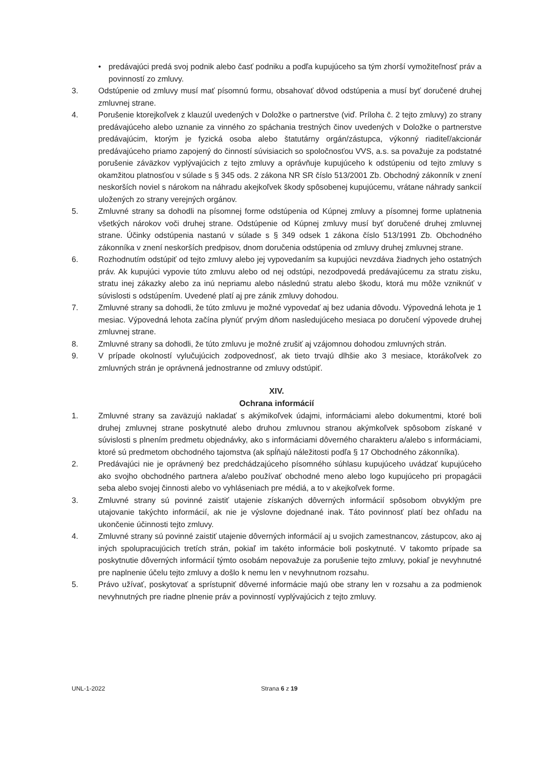• predávajúci predá svoj podnik alebo časť podniku a podľa kupujúceho sa tým zhorší vymožiteľnosť práv a povinností zo zmluvy.
3. Odstúpenie od zmluvy musí mať písomnú formu, obsahovať dôvod odstúpenia a musí byť doručené druhej zmluvnej strane.
4. Porušenie ktorejkoľvek z klauzúl uvedených v Doložke o partnerstve (viď. Príloha č. 2 tejto zmluvy) zo strany predávajúceho alebo uznanie za vinného zo spáchania trestných činov uvedených v Doložke o partnerstve predávajúcim, ktorým je fyzická osoba alebo štatutárny orgán/zástupca, výkonný riaditeľ/akcionár predávajúceho priamo zapojený do činností súvisiacich so spoločnosťou VVS, a.s. sa považuje za podstatné porušenie záväzkov vyplývajúcich z tejto zmluvy a oprávňuje kupujúceho k odstúpeniu od tejto zmluvy s okamžitou platnosťou v súlade s § 345 ods. 2 zákona NR SR číslo 513/2001 Zb. Obchodný zákonník v znení neskorších noviel s nárokom na náhradu akejkoľvek škody spôsobenej kupujúcemu, vrátane náhrady sankcií uložených zo strany verejných orgánov.
5. Zmluvné strany sa dohodli na písomnej forme odstúpenia od Kúpnej zmluvy a písomnej forme uplatnenia všetkých nárokov voči druhej strane. Odstúpenie od Kúpnej zmluvy musí byť doručené druhej zmluvnej strane. Účinky odstúpenia nastanú v súlade s § 349 odsek 1 zákona číslo 513/1991 Zb. Obchodného zákonníka v znení neskorších predpisov, dnom doručenia odstúpenia od zmluvy druhej zmluvnej strane.
6. Rozhodnutím odstúpiť od tejto zmluvy alebo jej vypovedaním sa kupujúci nevzdáva žiadnych jeho ostatných práv. Ak kupujúci vypovie túto zmluvu alebo od nej odstúpi, nezodpovedá predávajúcemu za stratu zisku, stratu inej zákazky alebo za inú nepriamu alebo následnú stratu alebo škodu, ktorá mu môže vzniknúť v súvislosti s odstúpením. Uvedené platí aj pre zánik zmluvy dohodou.
7. Zmluvné strany sa dohodli, že túto zmluvu je možné vypovedať aj bez udania dôvodu. Výpovedná lehota je 1 mesiac. Výpovedná lehota začína plynúť prvým dňom nasledujúceho mesiaca po doručení výpovede druhej zmluvnej strane.
8. Zmluvné strany sa dohodli, že túto zmluvu je možné zrušiť aj vzájomnou dohodou zmluvných strán.
9. V prípade okolností vylučujúcich zodpovednosť, ak tieto trvajú dlhšie ako 3 mesiace, ktorákoľvek zo zmluvných strán je oprávnená jednostranne od zmluvy odstúpiť.
XIV.
Ochrana informácií
1. Zmluvné strany sa zaväzujú nakladať s akýmikoľvek údajmi, informáciami alebo dokumentmi, ktoré boli druhej zmluvnej strane poskytnuté alebo druhou zmluvnou stranou akýmkoľvek spôsobom získané v súvislosti s plnením predmetu objednávky, ako s informáciami dôverného charakteru a/alebo s informáciami, ktoré sú predmetom obchodného tajomstva (ak spĺňajú náležitosti podľa § 17 Obchodného zákonníka).
2. Predávajúci nie je oprávnený bez predchádzajúceho písomného súhlasu kupujúceho uvádzať kupujúceho ako svojho obchodného partnera a/alebo používať obchodné meno alebo logo kupujúceho pri propagácii seba alebo svojej činnosti alebo vo vyhláseniach pre médiá, a to v akejkoľvek forme.
3. Zmluvné strany sú povinné zaistiť utajenie získaných dôverných informácií spôsobom obvyklým pre utajovanie takýchto informácií, ak nie je výslovne dojednané inak. Táto povinnosť platí bez ohľadu na ukončenie účinnosti tejto zmluvy.
4. Zmluvné strany sú povinné zaistiť utajenie dôverných informácií aj u svojich zamestnancov, zástupcov, ako aj iných spolupracujúcich tretích strán, pokiaľ im takéto informácie boli poskytnuté. V takomto prípade sa poskytnutie dôverných informácií týmto osobám nepovažuje za porušenie tejto zmluvy, pokiaľ je nevyhnutné pre naplnenie účelu tejto zmluvy a došlo k nemu len v nevyhnutnom rozsahu.
5. Právo užívať, poskytovať a sprístupniť dôverné informácie majú obe strany len v rozsahu a za podmienok nevyhnutných pre riadne plnenie práv a povinností vyplývajúcich z tejto zmluvy.
UNL-1-2022 Strana 6 z 19